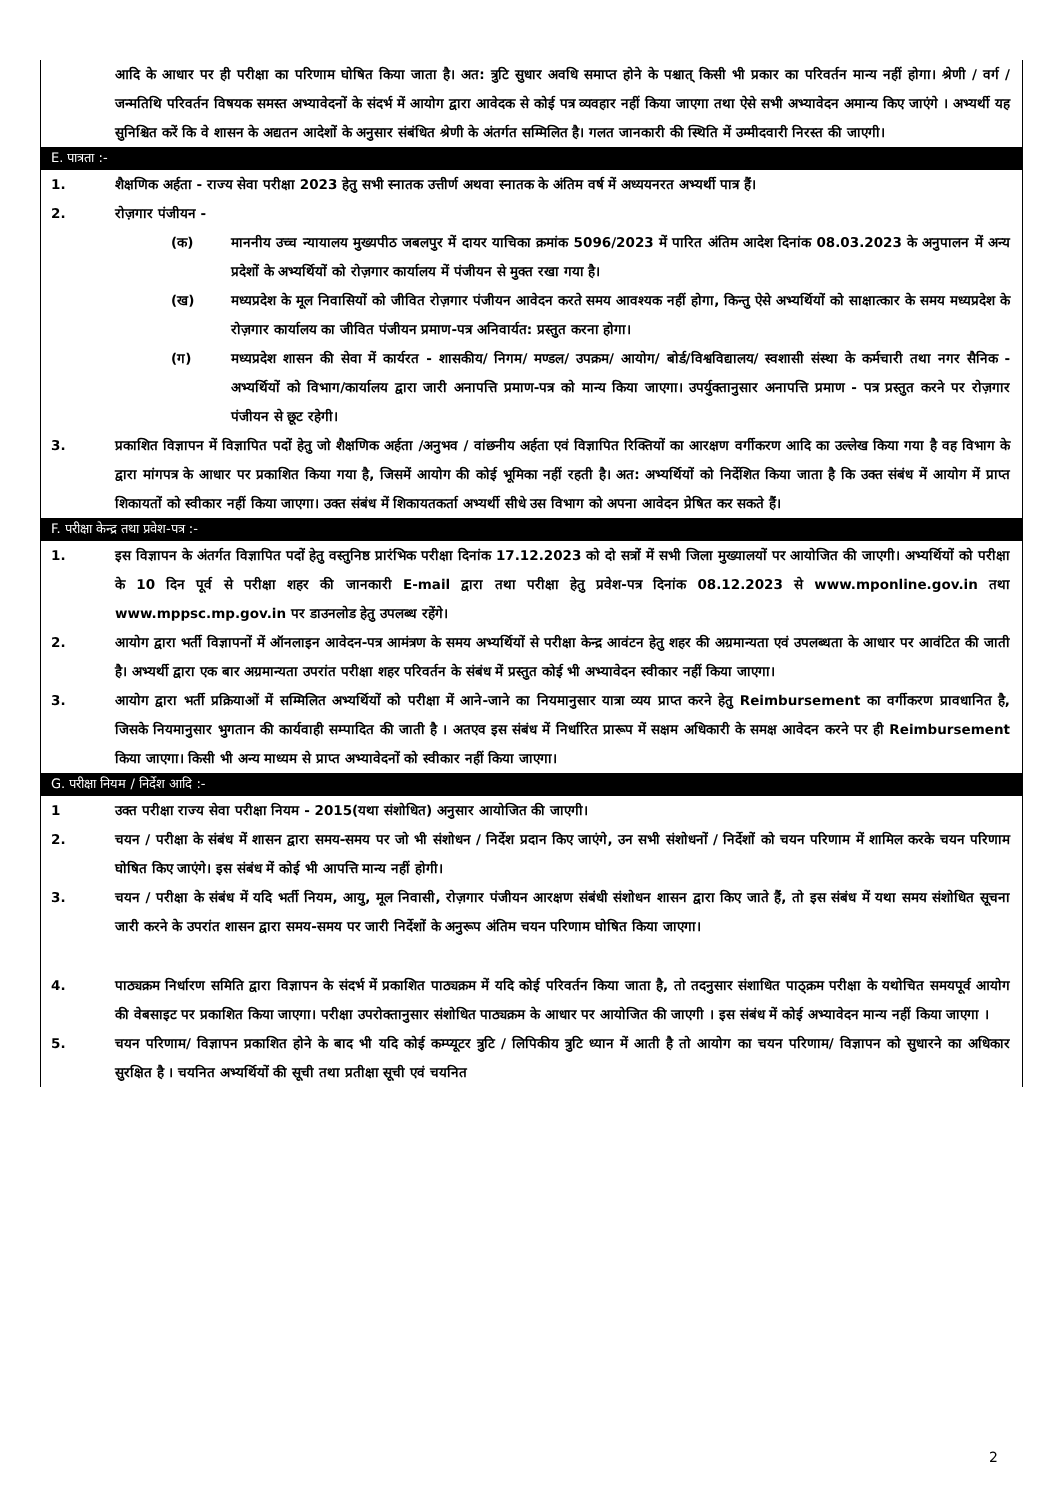आदि के आधार पर ही परीक्षा का परिणाम घोषित किया जाता है। अत: त्रुटि सुधार अवधि समाप्त होने के पश्चात् किसी भी प्रकार का परिवर्तन मान्य नहीं होगा। श्रेणी / वर्ग / जन्मतिथि परिवर्तन विषयक समस्त अभ्यावेदनों के संदर्भ में आयोग द्वारा आवेदक से कोई पत्र व्यवहार नहीं किया जाएगा तथा ऐसे सभी अभ्यावेदन अमान्य किए जाएंगे । अभ्यर्थी यह सुनिश्चित करें कि वे शासन के अद्यतन आदेशों के अनुसार संबंधित श्रेणी के अंतर्गत सम्मिलित है। गलत जानकारी की स्थिति में उम्मीदवारी निरस्त की जाएगी।
E. पात्रता :-
1. शैक्षणिक अर्हता - राज्य सेवा परीक्षा 2023 हेतु सभी स्नातक उत्तीर्ण अथवा स्नातक के अंतिम वर्ष में अध्ययनरत अभ्यर्थी पात्र हैं।
2. रोज़गार पंजीयन -
(क) माननीय उच्च न्यायालय मुख्यपीठ जबलपुर में दायर याचिका क्रमांक 5096/2023 में पारित अंतिम आदेश दिनांक 08.03.2023 के अनुपालन में अन्य प्रदेशों के अभ्यर्थियों को रोज़गार कार्यालय में पंजीयन से मुक्त रखा गया है।
(ख) मध्यप्रदेश के मूल निवासियों को जीवित रोज़गार पंजीयन आवेदन करते समय आवश्यक नहीं होगा, किन्तु ऐसे अभ्यर्थियों को साक्षात्कार के समय मध्यप्रदेश के रोज़गार कार्यालय का जीवित पंजीयन प्रमाण-पत्र अनिवार्यत: प्रस्तुत करना होगा।
(ग) मध्यप्रदेश शासन की सेवा में कार्यरत - शासकीय/ निगम/ मण्डल/ उपक्रम/ आयोग/ बोर्ड/विश्वविद्यालय/ स्वशासी संस्था के कर्मचारी तथा नगर सैनिक - अभ्यर्थियों को विभाग/कार्यालय द्वारा जारी अनापत्ति प्रमाण-पत्र को मान्य किया जाएगा। उपर्युक्तानुसार अनापत्ति प्रमाण - पत्र प्रस्तुत करने पर रोज़गार पंजीयन से छूट रहेगी।
3. प्रकाशित विज्ञापन में विज्ञापित पदों हेतु जो शैक्षणिक अर्हता /अनुभव / वांछनीय अर्हता एवं विज्ञापित रिक्तियों का आरक्षण वर्गीकरण आदि का उल्लेख किया गया है वह विभाग के द्वारा मांगपत्र के आधार पर प्रकाशित किया गया है, जिसमें आयोग की कोई भूमिका नहीं रहती है। अत: अभ्यर्थियों को निर्देशित किया जाता है कि उक्त संबंध में आयोग में प्राप्त शिकायतों को स्वीकार नहीं किया जाएगा। उक्त संबंध में शिकायतकर्ता अभ्यर्थी सीधे उस विभाग को अपना आवेदन प्रेषित कर सकते हैं।
F. परीक्षा केन्द्र तथा प्रवेश-पत्र :-
1. इस विज्ञापन के अंतर्गत विज्ञापित पदों हेतु वस्तुनिष्ठ प्रारंभिक परीक्षा दिनांक 17.12.2023 को दो सत्रों में सभी जिला मुख्यालयों पर आयोजित की जाएगी। अभ्यर्थियों को परीक्षा के 10 दिन पूर्व से परीक्षा शहर की जानकारी E-mail द्वारा तथा परीक्षा हेतु प्रवेश-पत्र दिनांक 08.12.2023 से www.mponline.gov.in तथा www.mppsc.mp.gov.in पर डाउनलोड हेतु उपलब्ध रहेंगे।
2. आयोग द्वारा भर्ती विज्ञापनों में ऑनलाइन आवेदन-पत्र आमंत्रण के समय अभ्यर्थियों से परीक्षा केन्द्र आवंटन हेतु शहर की अग्रमान्यता एवं उपलब्धता के आधार पर आवंटित की जाती है। अभ्यर्थी द्वारा एक बार अग्रमान्यता उपरांत परीक्षा शहर परिवर्तन के संबंध में प्रस्तुत कोई भी अभ्यावेदन स्वीकार नहीं किया जाएगा।
3. आयोग द्वारा भर्ती प्रक्रियाओं में सम्मिलित अभ्यर्थियों को परीक्षा में आने-जाने का नियमानुसार यात्रा व्यय प्राप्त करने हेतु Reimbursement का वर्गीकरण प्रावधानित है, जिसके नियमानुसार भुगतान की कार्यवाही सम्पादित की जाती है । अतएव इस संबंध में निर्धारित प्रारूप में सक्षम अधिकारी के समक्ष आवेदन करने पर ही Reimbursement किया जाएगा। किसी भी अन्य माध्यम से प्राप्त अभ्यावेदनों को स्वीकार नहीं किया जाएगा।
G. परीक्षा नियम / निर्देश आदि :-
1 उक्त परीक्षा राज्य सेवा परीक्षा नियम - 2015(यथा संशोधित) अनुसार आयोजित की जाएगी।
2. चयन / परीक्षा के संबंध में शासन द्वारा समय-समय पर जो भी संशोधन / निर्देश प्रदान किए जाएंगे, उन सभी संशोधनों / निर्देशों को चयन परिणाम में शामिल करके चयन परिणाम घोषित किए जाएंगे। इस संबंध में कोई भी आपत्ति मान्य नहीं होगी।
3. चयन / परीक्षा के संबंध में यदि भर्ती नियम, आयु, मूल निवासी, रोज़गार पंजीयन आरक्षण संबंधी संशोधन शासन द्वारा किए जाते हैं, तो इस संबंध में यथा समय संशोधित सूचना जारी करने के उपरांत शासन द्वारा समय-समय पर जारी निर्देशों के अनुरूप अंतिम चयन परिणाम घोषित किया जाएगा।
4. पाठ्यक्रम निर्धारण समिति द्वारा विज्ञापन के संदर्भ में प्रकाशित पाठ्यक्रम में यदि कोई परिवर्तन किया जाता है, तो तदनुसार संशाधित पाठ्क्रम परीक्षा के यथोचित समयपूर्व आयोग की वेबसाइट पर प्रकाशित किया जाएगा। परीक्षा उपरोक्तानुसार संशोधित पाठ्यक्रम के आधार पर आयोजित की जाएगी । इस संबंध में कोई अभ्यावेदन मान्य नहीं किया जाएगा ।
5. चयन परिणाम/ विज्ञापन प्रकाशित होने के बाद भी यदि कोई कम्प्यूटर त्रुटि / लिपिकीय त्रुटि ध्यान में आती है तो आयोग का चयन परिणाम/ विज्ञापन को सुधारने का अधिकार सुरक्षित है । चयनित अभ्यर्थियों की सूची तथा प्रतीक्षा सूची एवं चयनित
2